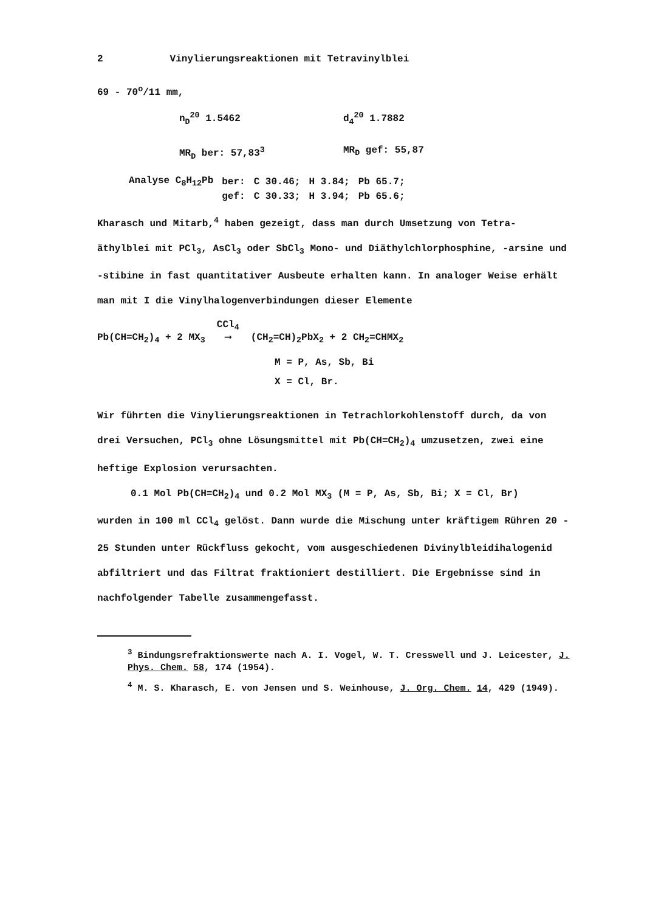2 Vinylierungsreaktionen mit Tetravinylblei
69 - 70<sup>o</sup>/11 mm,
n<sub>D</sub><sup>20</sup> 1.5462 d<sub>4</sub><sup>20</sup> 1.7882
MR<sub>D</sub> ber: 57,83<sup>3</sup> MR<sub>D</sub> gef: 55,87
| Analyse C<sub>8</sub>H<sub>12</sub>Pb | ber: | C 30.46; | H 3.84; | Pb 65.7; |
| | gef: | C 30.33; | H 3.94; | Pb 65.6; |
Kharasch und Mitarb,<sup>4</sup> haben gezeigt, dass man durch Umsetzung von Tetra- äthylblei mit PCl<sub>3</sub>, AsCl<sub>3</sub> oder SbCl<sub>3</sub> Mono- und Diäthylchlorphosphine, -arsine und -stibine in fast quantitativer Ausbeute erhalten kann. In analoger Weise erhält man mit I die Vinylhalogenverbindungen dieser Elemente
Pb(CH=CH<sub>2</sub>)<sub>4</sub> + 2 MX<sub>3</sub> CCl<sub>4</sub>
⟶ (CH<sub>2</sub>=CH)<sub>2</sub>PbX<sub>2</sub> + 2 CH<sub>2</sub>=CHMX<sub>2</sub>
M = P, As, Sb, Bi
X = Cl, Br.
Wir führten die Vinylierungsreaktionen in Tetrachlorkohlenstoff durch, da von drei Versuchen, PCl<sub>3</sub> ohne Lösungsmittel mit Pb(CH=CH<sub>2</sub>)<sub>4</sub> umzusetzen, zwei eine heftige Explosion verursachten.
0.1 Mol Pb(CH=CH<sub>2</sub>)<sub>4</sub> und 0.2 Mol MX<sub>3</sub> (M = P, As, Sb, Bi; X = Cl, Br)
wurden in 100 ml CCl<sub>4</sub> gelöst. Dann wurde die Mischung unter kräftigem Rühren 20 - 25 Stunden unter Rückfluss gekocht, vom ausgeschiedenen Divinylbleidihalogenid abfiltriert und das Filtrat fraktioniert destilliert. Die Ergebnisse sind in nachfolgender Tabelle zusammengefasst.
<sup>3</sup> Bindungsrefraktionswerte nach A. I. Vogel, W. T. Cresswell und J. Leicester, J. Phys. Chem. 58, 174 (1954).
<sup>4</sup> M. S. Kharasch, E. von Jensen und S. Weinhouse, J. Org. Chem. 14, 429 (1949).